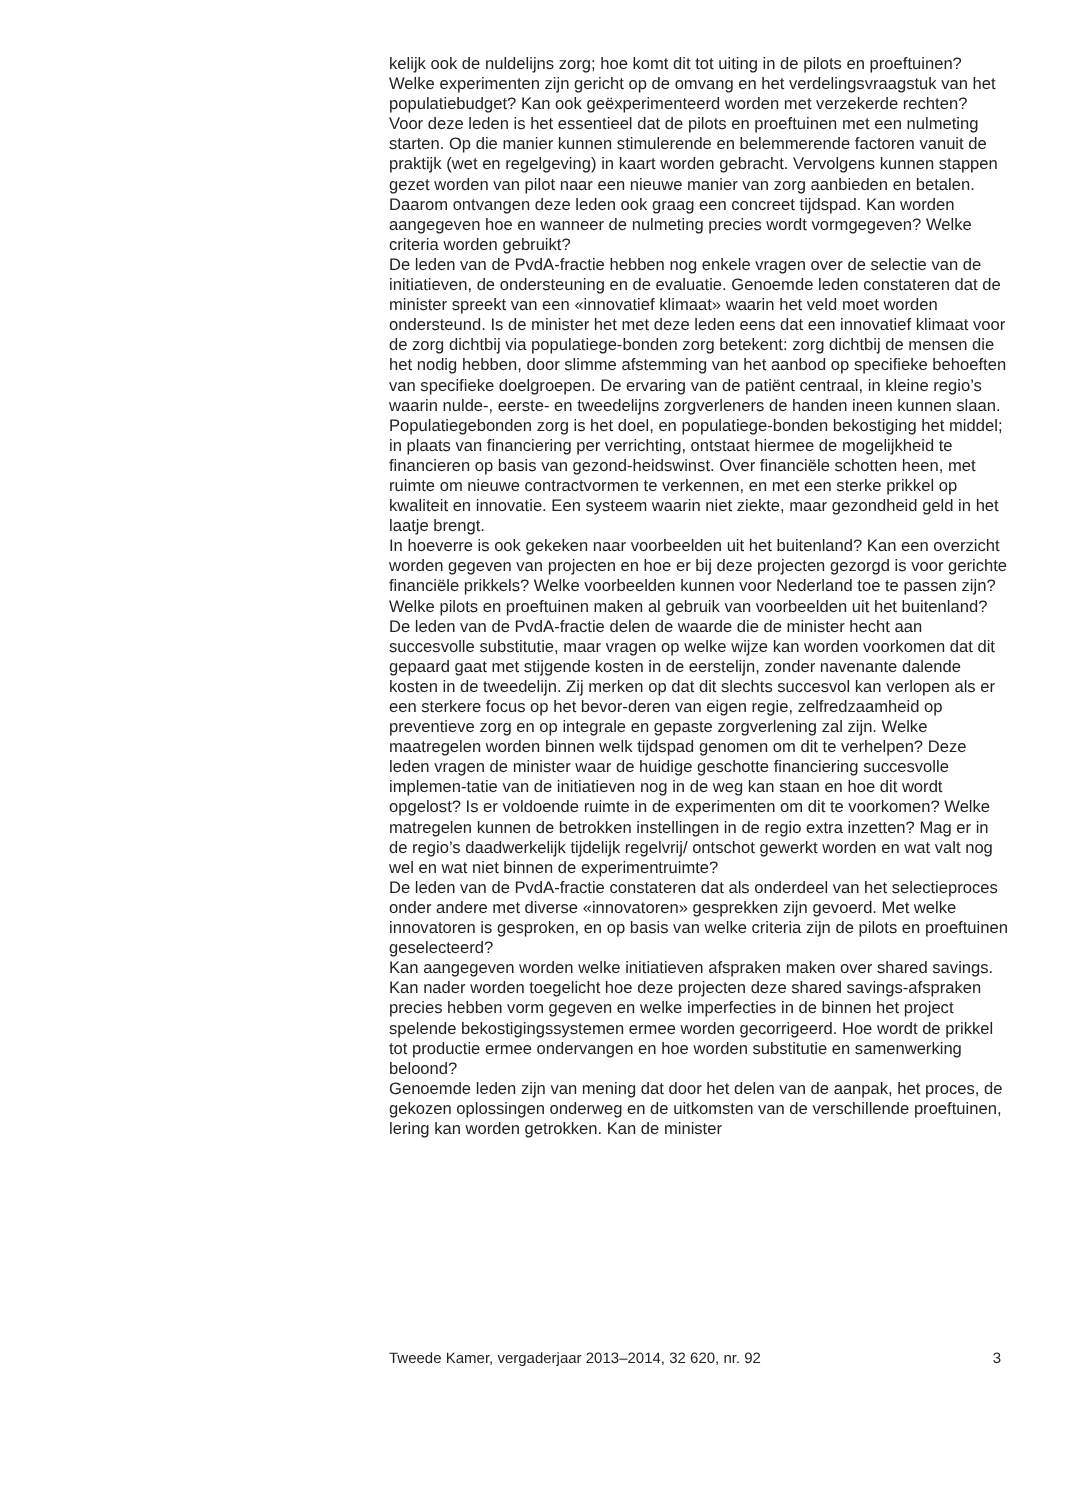kelijk ook de nuldelijns zorg; hoe komt dit tot uiting in de pilots en proeftuinen? Welke experimenten zijn gericht op de omvang en het verdelingsvraagstuk van het populatiebudget? Kan ook geëxperimenteerd worden met verzekerde rechten?
Voor deze leden is het essentieel dat de pilots en proeftuinen met een nulmeting starten. Op die manier kunnen stimulerende en belemmerende factoren vanuit de praktijk (wet en regelgeving) in kaart worden gebracht. Vervolgens kunnen stappen gezet worden van pilot naar een nieuwe manier van zorg aanbieden en betalen. Daarom ontvangen deze leden ook graag een concreet tijdspad. Kan worden aangegeven hoe en wanneer de nulmeting precies wordt vormgegeven? Welke criteria worden gebruikt?
De leden van de PvdA-fractie hebben nog enkele vragen over de selectie van de initiatieven, de ondersteuning en de evaluatie. Genoemde leden constateren dat de minister spreekt van een «innovatief klimaat» waarin het veld moet worden ondersteund. Is de minister het met deze leden eens dat een innovatief klimaat voor de zorg dichtbij via populatiege-bonden zorg betekent: zorg dichtbij de mensen die het nodig hebben, door slimme afstemming van het aanbod op specifieke behoeften van specifieke doelgroepen. De ervaring van de patiënt centraal, in kleine regio’s waarin nulde-, eerste- en tweedelijns zorgverleners de handen ineen kunnen slaan. Populatiegebonden zorg is het doel, en populatiege-bonden bekostiging het middel; in plaats van financiering per verrichting, ontstaat hiermee de mogelijkheid te financieren op basis van gezond-heidswinst. Over financiële schotten heen, met ruimte om nieuwe contractvormen te verkennen, en met een sterke prikkel op kwaliteit en innovatie. Een systeem waarin niet ziekte, maar gezondheid geld in het laatje brengt.
In hoeverre is ook gekeken naar voorbeelden uit het buitenland? Kan een overzicht worden gegeven van projecten en hoe er bij deze projecten gezorgd is voor gerichte financiële prikkels? Welke voorbeelden kunnen voor Nederland toe te passen zijn? Welke pilots en proeftuinen maken al gebruik van voorbeelden uit het buitenland?
De leden van de PvdA-fractie delen de waarde die de minister hecht aan succesvolle substitutie, maar vragen op welke wijze kan worden voorkomen dat dit gepaard gaat met stijgende kosten in de eerstelijn, zonder navenante dalende kosten in de tweedelijn. Zij merken op dat dit slechts succesvol kan verlopen als er een sterkere focus op het bevor-deren van eigen regie, zelfredzaamheid op preventieve zorg en op integrale en gepaste zorgverlening zal zijn. Welke maatregelen worden binnen welk tijdspad genomen om dit te verhelpen? Deze leden vragen de minister waar de huidige geschotte financiering succesvolle implemen-tatie van de initiatieven nog in de weg kan staan en hoe dit wordt opgelost? Is er voldoende ruimte in de experimenten om dit te voorkomen? Welke matregelen kunnen de betrokken instellingen in de regio extra inzetten? Mag er in de regio’s daadwerkelijk tijdelijk regelvrij/ ontschot gewerkt worden en wat valt nog wel en wat niet binnen de experimentruimte?
De leden van de PvdA-fractie constateren dat als onderdeel van het selectieproces onder andere met diverse «innovatoren» gesprekken zijn gevoerd. Met welke innovatoren is gesproken, en op basis van welke criteria zijn de pilots en proeftuinen geselecteerd?
Kan aangegeven worden welke initiatieven afspraken maken over shared savings. Kan nader worden toegelicht hoe deze projecten deze shared savings-afspraken precies hebben vorm gegeven en welke imperfecties in de binnen het project spelende bekostigingssystemen ermee worden gecorrigeerd. Hoe wordt de prikkel tot productie ermee ondervangen en hoe worden substitutie en samenwerking beloond?
Genoemde leden zijn van mening dat door het delen van de aanpak, het proces, de gekozen oplossingen onderweg en de uitkomsten van de verschillende proeftuinen, lering kan worden getrokken. Kan de minister
Tweede Kamer, vergaderjaar 2013–2014, 32 620, nr. 92 3